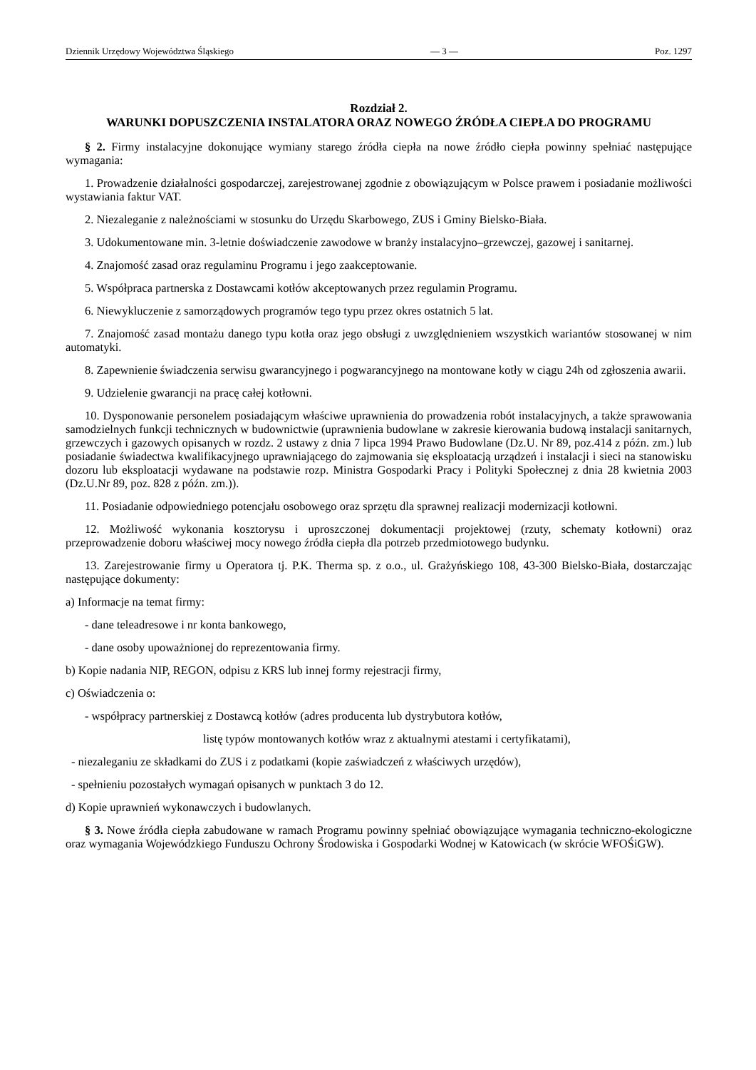Dziennik Urzędowy Województwa Śląskiego — 3 — Poz. 1297
Rozdział 2.
WARUNKI DOPUSZCZENIA INSTALATORA ORAZ NOWEGO ŹRÓDŁA CIEPŁA DO PROGRAMU
§ 2. Firmy instalacyjne dokonujące wymiany starego źródła ciepła na nowe źródło ciepła powinny spełniać następujące wymagania:
1. Prowadzenie działalności gospodarczej, zarejestrowanej zgodnie z obowiązującym w Polsce prawem i posiadanie możliwości wystawiania faktur VAT.
2. Niezaleganie z należnościami w stosunku do Urzędu Skarbowego, ZUS i Gminy Bielsko-Biała.
3. Udokumentowane min. 3-letnie doświadczenie zawodowe w branży instalacyjno–grzewczej, gazowej i sanitarnej.
4. Znajomość zasad oraz regulaminu Programu i jego zaakceptowanie.
5. Współpraca partnerska z Dostawcami kotłów akceptowanych przez regulamin Programu.
6. Niewykluczenie z samorządowych programów tego typu przez okres ostatnich 5 lat.
7. Znajomość zasad montażu danego typu kotła oraz jego obsługi z uwzględnieniem wszystkich wariantów stosowanej w nim automatyki.
8. Zapewnienie świadczenia serwisu gwarancyjnego i pogwarancyjnego na montowane kotły w ciągu 24h od zgłoszenia awarii.
9. Udzielenie gwarancji na pracę całej kotłowni.
10. Dysponowanie personelem posiadającym właściwe uprawnienia do prowadzenia robót instalacyjnych, a także sprawowania samodzielnych funkcji technicznych w budownictwie (uprawnienia budowlane w zakresie kierowania budową instalacji sanitarnych, grzewczych i gazowych opisanych w rozdz. 2 ustawy z dnia 7 lipca 1994 Prawo Budowlane (Dz.U. Nr 89, poz.414 z późn. zm.) lub posiadanie świadectwa kwalifikacyjnego uprawniającego do zajmowania się eksploatacją urządzeń i instalacji i sieci na stanowisku dozoru lub eksploatacji wydawane na podstawie rozp. Ministra Gospodarki Pracy i Polityki Społecznej z dnia 28 kwietnia 2003 (Dz.U.Nr 89, poz. 828 z późn. zm.)).
11. Posiadanie odpowiedniego potencjału osobowego oraz sprzętu dla sprawnej realizacji modernizacji kotłowni.
12. Możliwość wykonania kosztorysu i uproszczonej dokumentacji projektowej (rzuty, schematy kotłowni) oraz przeprowadzenie doboru właściwej mocy nowego źródła ciepła dla potrzeb przedmiotowego budynku.
13. Zarejestrowanie firmy u Operatora tj. P.K. Therma sp. z o.o., ul. Grażyńskiego 108, 43-300 Bielsko-Biała, dostarczając następujące dokumenty:
a) Informacje na temat firmy:
- dane teleadresowe i nr konta bankowego,
- dane osoby upoważnionej do reprezentowania firmy.
b) Kopie nadania NIP, REGON, odpisu z KRS lub innej formy rejestracji firmy,
c) Oświadczenia o:
- współpracy partnerskiej z Dostawcą kotłów (adres producenta lub dystrybutora kotłów,
listę typów montowanych kotłów wraz z aktualnymi atestami i certyfikatami),
- niezaleganiu ze składkami do ZUS i z podatkami (kopie zaświadczeń z właściwych urzędów),
- spełnieniu pozostałych wymagań opisanych w punktach 3 do 12.
d) Kopie uprawnień wykonawczych i budowlanych.
§ 3. Nowe źródła ciepła zabudowane w ramach Programu powinny spełniać obowiązujące wymagania techniczno-ekologiczne oraz wymagania Wojewódzkiego Funduszu Ochrony Środowiska i Gospodarki Wodnej w Katowicach (w skrócie WFOŚiGW).